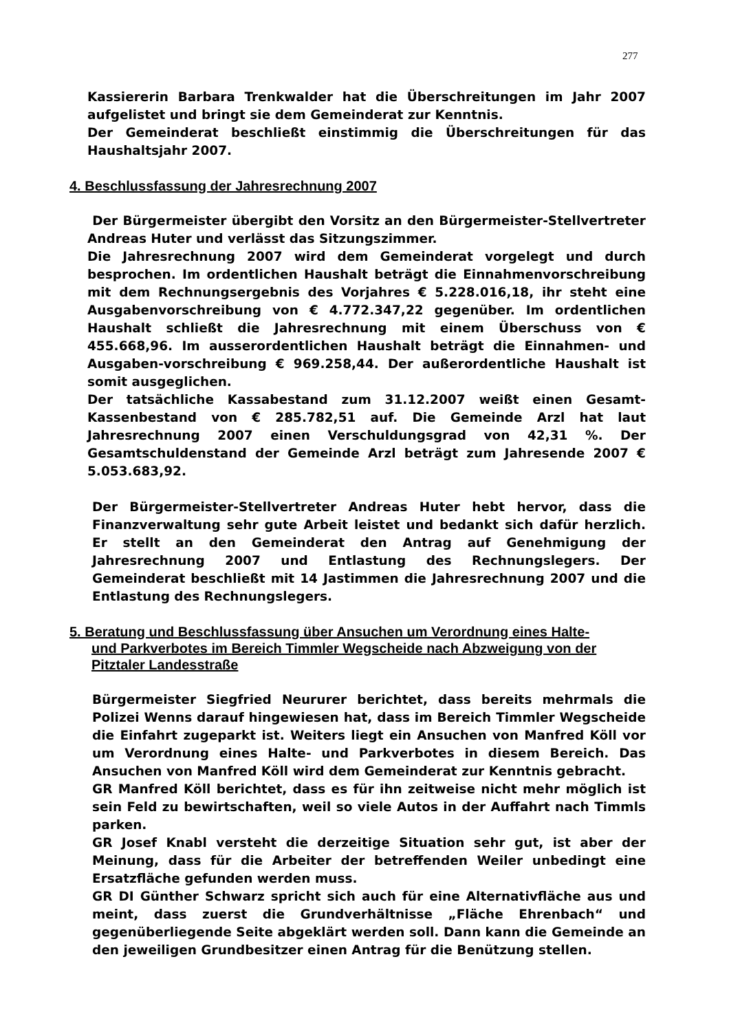277
Kassiererin Barbara Trenkwalder hat die Überschreitungen im Jahr 2007 aufgelistet und bringt sie dem Gemeinderat zur Kenntnis.
Der Gemeinderat beschließt einstimmig die Überschreitungen für das Haushaltsjahr 2007.
4. Beschlussfassung der Jahresrechnung 2007
Der Bürgermeister übergibt den Vorsitz an den Bürgermeister-Stellvertreter Andreas Huter und verlässt das Sitzungszimmer.
Die Jahresrechnung 2007 wird dem Gemeinderat vorgelegt und durch besprochen. Im ordentlichen Haushalt beträgt die Einnahmenvorschreibung mit dem Rechnungsergebnis des Vorjahres € 5.228.016,18, ihr steht eine Ausgabenvorschreibung von € 4.772.347,22 gegenüber. Im ordentlichen Haushalt schließt die Jahresrechnung mit einem Überschuss von € 455.668,96. Im ausserordentlichen Haushalt beträgt die Einnahmen- und Ausgaben-vorschreibung € 969.258,44. Der außerordentliche Haushalt ist somit ausgeglichen.
Der tatsächliche Kassabestand zum 31.12.2007 weißt einen Gesamt-Kassenbestand von € 285.782,51 auf. Die Gemeinde Arzl hat laut Jahresrechnung 2007 einen Verschuldungsgrad von 42,31 %. Der Gesamtschuldenstand der Gemeinde Arzl beträgt zum Jahresende 2007 € 5.053.683,92.
Der Bürgermeister-Stellvertreter Andreas Huter hebt hervor, dass die Finanzverwaltung sehr gute Arbeit leistet und bedankt sich dafür herzlich. Er stellt an den Gemeinderat den Antrag auf Genehmigung der Jahresrechnung 2007 und Entlastung des Rechnungslegers. Der Gemeinderat beschließt mit 14 Jastimmen die Jahresrechnung 2007 und die Entlastung des Rechnungslegers.
5. Beratung und Beschlussfassung über Ansuchen um Verordnung eines Halte-
und Parkverbotes im Bereich Timmler Wegscheide nach Abzweigung von der Pitztaler Landesstraße
Bürgermeister Siegfried Neururer berichtet, dass bereits mehrmals die Polizei Wenns darauf hingewiesen hat, dass im Bereich Timmler Wegscheide die Einfahrt zugeparkt ist. Weiters liegt ein Ansuchen von Manfred Köll vor um Verordnung eines Halte- und Parkverbotes in diesem Bereich. Das Ansuchen von Manfred Köll wird dem Gemeinderat zur Kenntnis gebracht.
GR Manfred Köll berichtet, dass es für ihn zeitweise nicht mehr möglich ist sein Feld zu bewirtschaften, weil so viele Autos in der Auffahrt nach Timmls parken.
GR Josef Knabl versteht die derzeitige Situation sehr gut, ist aber der Meinung, dass für die Arbeiter der betreffenden Weiler unbedingt eine Ersatzfläche gefunden werden muss.
GR DI Günther Schwarz spricht sich auch für eine Alternativfläche aus und meint, dass zuerst die Grundverhältnisse „Fläche Ehrenbach“ und gegenüberliegende Seite abgeklärt werden soll. Dann kann die Gemeinde an den jeweiligen Grundbesitzer einen Antrag für die Benützung stellen.